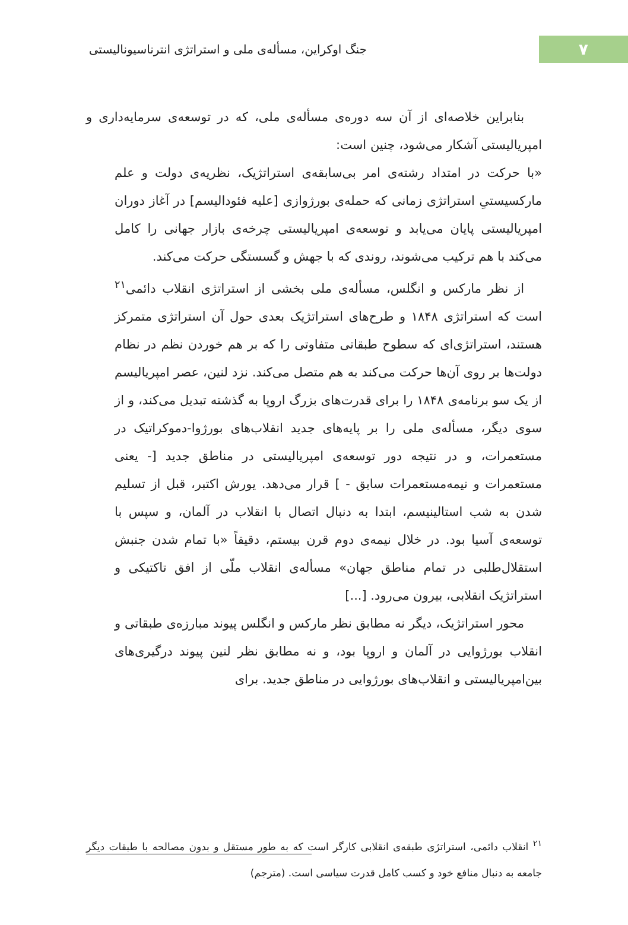۷
جنگ اوکراین، مسأله‌ی ملی و استراتژی انترناسیونالیستی
بنابراین خلاصه‌ای از آن سه دوره‌ی مسأله‌ی ملی، که در توسعه‌ی سرمایه‌داری و امپریالیستی آشکار می‌شود، چنین است:
«با حرکت در امتداد رشته‌ی امر بی‌سابقه‌ی استراتژیک، نظریه‌ی دولت و علم مارکسیستیِ استراتژی زمانی که حمله‌ی بورژوازی [علیه فئودالیسم] در آغاز دوران امپریالیستی پایان می‌یابد و توسعه‌ی امپریالیستی چرخه‌ی بازار جهانی را کامل می‌کند با هم ترکیب می‌شوند، روندی که با جهش و گسستگی حرکت می‌کند.
از نظر مارکس و انگلس، مسأله‌ی ملی بخشی از استراتژی انقلاب دائمی<sup>۲۱</sup> است که استراتژی ۱۸۴۸ و طرح‌های استراتژیک بعدی حول آن استراتژی متمرکز هستند، استراتژی‌ای که سطوح طبقاتی متفاوتی را که بر هم خوردن نظم در نظام دولت‌ها بر روی آن‌ها حرکت می‌کند به هم متصل می‌کند. نزد لنین، عصر امپریالیسم از یک سو برنامه‌ی ۱۸۴۸ را برای قدرت‌های بزرگ اروپا به گذشته تبدیل می‌کند، و از سوی دیگر، مسأله‌ی ملی را بر پایه‌های جدید انقلاب‌های بورژوا-دموکراتیک در مستعمرات، و در نتیجه دور توسعه‌ی امپریالیستی در مناطق جدید [- یعنی مستعمرات و نیمه‌مستعمرات سابق - ] قرار می‌دهد. یورش اکتبر، قبل از تسلیم شدن به شب استالینیسم، ابتدا به دنبال اتصال با انقلاب در آلمان، و سپس با توسعه‌ی آسیا بود. در خلال نیمه‌ی دوم قرن بیستم، دقیقاً «با تمام شدن جنبش استقلال‌طلبی در تمام مناطق جهان» مسأله‌ی انقلاب ملّی از افق تاکتیکی و استراتژیک انقلابی، بیرون می‌رود. [...]
محور استراتژیک، دیگر نه مطابق نظر مارکس و انگلس پیوند مبارزه‌ی طبقاتی و انقلاب بورژوایی در آلمان و اروپا بود، و نه مطابق نظر لنین پیوند درگیری‌های بین‌امپریالیستی و انقلاب‌های بورژوایی در مناطق جدید. برای
<sup>۲۱</sup> انقلاب دائمی، استراتژی طبقه‌ی انقلابی کارگر است که به طور مستقل و بدون مصالحه با طبقات دیگر جامعه به دنبال منافع خود و کسب کامل قدرت سیاسی است. (مترجم)